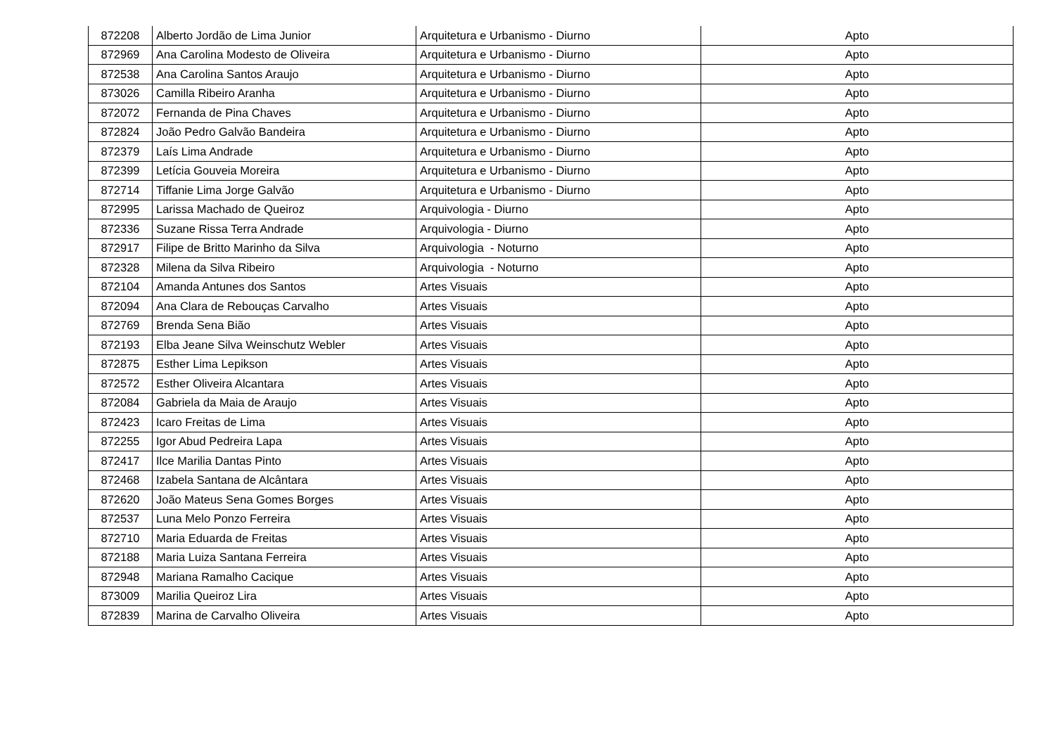| 872208 | Alberto Jordão de Lima Junior | Arquitetura e Urbanismo - Diurno | Apto |
| 872969 | Ana Carolina Modesto de Oliveira | Arquitetura e Urbanismo - Diurno | Apto |
| 872538 | Ana Carolina Santos Araujo | Arquitetura e Urbanismo - Diurno | Apto |
| 873026 | Camilla Ribeiro Aranha | Arquitetura e Urbanismo - Diurno | Apto |
| 872072 | Fernanda de Pina Chaves | Arquitetura e Urbanismo - Diurno | Apto |
| 872824 | João Pedro Galvão Bandeira | Arquitetura e Urbanismo - Diurno | Apto |
| 872379 | Laís Lima Andrade | Arquitetura e Urbanismo - Diurno | Apto |
| 872399 | Letícia Gouveia Moreira | Arquitetura e Urbanismo - Diurno | Apto |
| 872714 | Tiffanie Lima Jorge Galvão | Arquitetura e Urbanismo - Diurno | Apto |
| 872995 | Larissa Machado de Queiroz | Arquivologia - Diurno | Apto |
| 872336 | Suzane Rissa Terra Andrade | Arquivologia - Diurno | Apto |
| 872917 | Filipe de Britto Marinho da Silva | Arquivologia - Noturno | Apto |
| 872328 | Milena da Silva Ribeiro | Arquivologia - Noturno | Apto |
| 872104 | Amanda Antunes dos Santos | Artes Visuais | Apto |
| 872094 | Ana Clara de Rebouças Carvalho | Artes Visuais | Apto |
| 872769 | Brenda Sena Bião | Artes Visuais | Apto |
| 872193 | Elba Jeane Silva Weinschutz Webler | Artes Visuais | Apto |
| 872875 | Esther Lima Lepikson | Artes Visuais | Apto |
| 872572 | Esther Oliveira Alcantara | Artes Visuais | Apto |
| 872084 | Gabriela da Maia de Araujo | Artes Visuais | Apto |
| 872423 | Icaro Freitas de Lima | Artes Visuais | Apto |
| 872255 | Igor Abud Pedreira Lapa | Artes Visuais | Apto |
| 872417 | Ilce Marilia Dantas Pinto | Artes Visuais | Apto |
| 872468 | Izabela Santana de Alcântara | Artes Visuais | Apto |
| 872620 | João Mateus Sena Gomes Borges | Artes Visuais | Apto |
| 872537 | Luna Melo Ponzo Ferreira | Artes Visuais | Apto |
| 872710 | Maria Eduarda de Freitas | Artes Visuais | Apto |
| 872188 | Maria Luiza Santana Ferreira | Artes Visuais | Apto |
| 872948 | Mariana Ramalho Cacique | Artes Visuais | Apto |
| 873009 | Marilia Queiroz Lira | Artes Visuais | Apto |
| 872839 | Marina de Carvalho Oliveira | Artes Visuais | Apto |